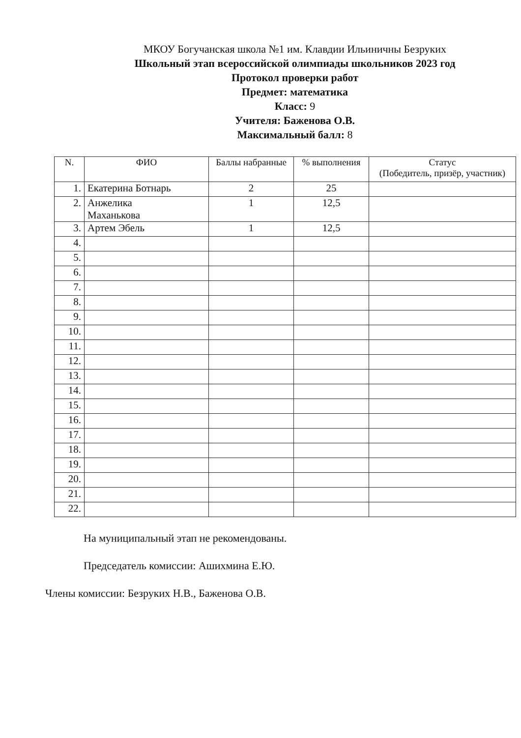МКОУ Богучанская школа №1 им. Клавдии Ильиничны Безруких
Школьный этап всероссийской олимпиады школьников 2023 год
Протокол проверки работ
Предмет: математика
Класс: 9
Учителя: Баженова О.В.
Максимальный балл: 8
| N. | ФИО | Баллы набранные | % выполнения | Статус (Победитель, призёр, участник) |
| --- | --- | --- | --- | --- |
| 1. | Екатерина Ботнарь | 2 | 25 | |
| 2. | Анжелика Маханькова | 1 | 12,5 | |
| 3. | Артем Эбель | 1 | 12,5 | |
| 4. | | | | |
| 5. | | | | |
| 6. | | | | |
| 7. | | | | |
| 8. | | | | |
| 9. | | | | |
| 10. | | | | |
| 11. | | | | |
| 12. | | | | |
| 13. | | | | |
| 14. | | | | |
| 15. | | | | |
| 16. | | | | |
| 17. | | | | |
| 18. | | | | |
| 19. | | | | |
| 20. | | | | |
| 21. | | | | |
| 22. | | | | |
На муниципальный этап не рекомендованы.
Председатель комиссии: Ашихмина Е.Ю.
Члены комиссии: Безруких Н.В., Баженова О.В.